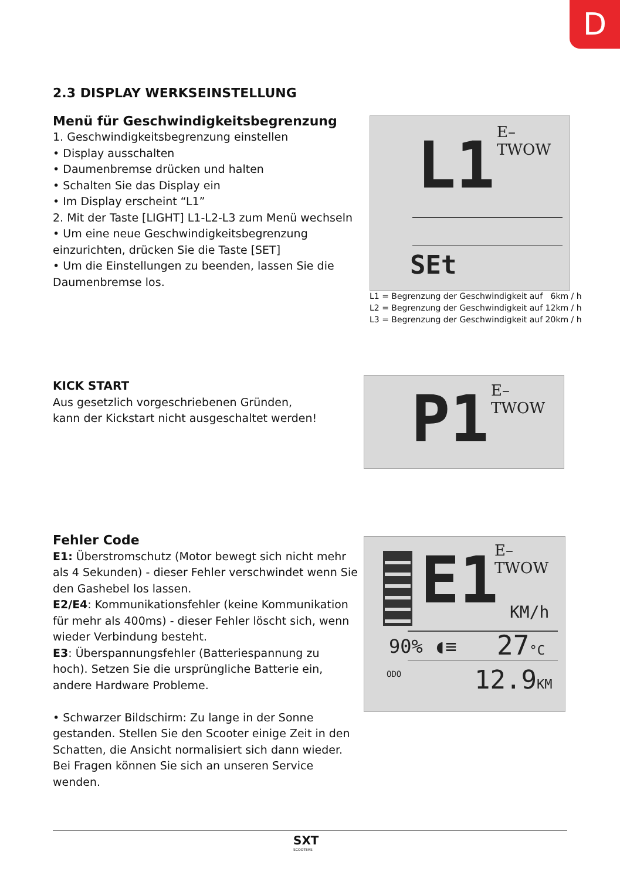D
2.3 DISPLAY WERKSEINSTELLUNG
Menü für Geschwindigkeitsbegrenzung
1. Geschwindigkeitsbegrenzung einstellen
• Display ausschalten
• Daumenbremse drücken und halten
• Schalten Sie das Display ein
• Im Display erscheint “L1”
2. Mit der Taste [LIGHT] L1-L2-L3 zum Menü wechseln
• Um eine neue Geschwindigkeitsbegrenzung einzurichten, drücken Sie die Taste [SET]
• Um die Einstellungen zu beenden, lassen Sie die Daumenbremse los.
E–TWOW
L1
SEt
L1 = Begrenzung der Geschwindigkeit auf 6km / h
L2 = Begrenzung der Geschwindigkeit auf 12km / h
L3 = Begrenzung der Geschwindigkeit auf 20km / h
KICK START
Aus gesetzlich vorgeschriebenen Gründen,
kann der Kickstart nicht ausgeschaltet werden!
E–TWOW
P1
Fehler Code
E1: Überstromschutz (Motor bewegt sich nicht mehr als 4 Sekunden) - dieser Fehler verschwindet wenn Sie den Gashebel los lassen.
E2/E4: Kommunikationsfehler (keine Kommunikation für mehr als 400ms) - dieser Fehler löscht sich, wenn wieder Verbindung besteht.
E3: Überspannungsfehler (Batteriespannung zu hoch). Setzen Sie die ursprüngliche Batterie ein, andere Hardware Probleme.
• Schwarzer Bildschirm: Zu lange in der Sonne gestanden. Stellen Sie den Scooter einige Zeit in den Schatten, die Ansicht normalisiert sich dann wieder.
Bei Fragen können Sie sich an unseren Service wenden.
E–TWOW
E1 KM/h
90% ◖≡ 27°C
ODO 12.9KM
SXT
SCOOTERS